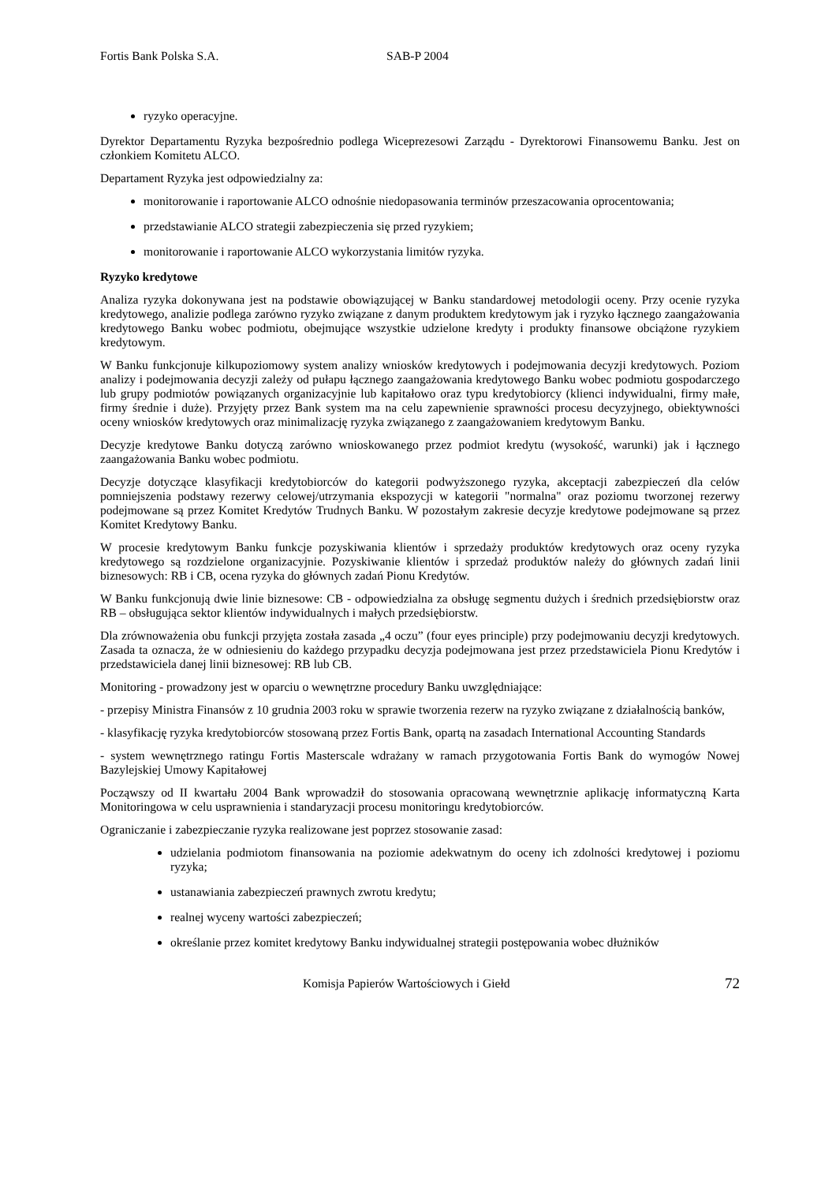Fortis Bank Polska S.A. SAB-P 2004
ryzyko operacyjne.
Dyrektor Departamentu Ryzyka bezpośrednio podlega Wiceprezesowi Zarządu - Dyrektorowi Finansowemu Banku. Jest on członkiem Komitetu ALCO.
Departament Ryzyka jest odpowiedzialny za:
monitorowanie i raportowanie ALCO odnośnie niedopasowania terminów przeszacowania oprocentowania;
przedstawianie ALCO strategii zabezpieczenia się przed ryzykiem;
monitorowanie i raportowanie ALCO wykorzystania limitów ryzyka.
Ryzyko kredytowe
Analiza ryzyka dokonywana jest na podstawie obowiązującej w Banku standardowej metodologii oceny. Przy ocenie ryzyka kredytowego, analizie podlega zarówno ryzyko związane z danym produktem kredytowym jak i ryzyko łącznego zaangażowania kredytowego Banku wobec podmiotu, obejmujące wszystkie udzielone kredyty i produkty finansowe obciążone ryzykiem kredytowym.
W Banku funkcjonuje kilkupoziomowy system analizy wniosków kredytowych i podejmowania decyzji kredytowych. Poziom analizy i podejmowania decyzji zależy od pułapu łącznego zaangażowania kredytowego Banku wobec podmiotu gospodarczego lub grupy podmiotów powiązanych organizacyjnie lub kapitałowo oraz typu kredytobiorcy (klienci indywidualni, firmy małe, firmy średnie i duże). Przyjęty przez Bank system ma na celu zapewnienie sprawności procesu decyzyjnego, obiektywności oceny wniosków kredytowych oraz minimalizację ryzyka związanego z zaangażowaniem kredytowym Banku.
Decyzje kredytowe Banku dotyczą zarówno wnioskowanego przez podmiot kredytu (wysokość, warunki) jak i łącznego zaangażowania Banku wobec podmiotu.
Decyzje dotyczące klasyfikacji kredytobiorców do kategorii podwyższonego ryzyka, akceptacji zabezpieczeń dla celów pomniejszenia podstawy rezerwy celowej/utrzymania ekspozycji w kategorii "normalna" oraz poziomu tworzonej rezerwy podejmowane są przez Komitet Kredytów Trudnych Banku. W pozostałym zakresie decyzje kredytowe podejmowane są przez Komitet Kredytowy Banku.
W procesie kredytowym Banku funkcje pozyskiwania klientów i sprzedaży produktów kredytowych oraz oceny ryzyka kredytowego są rozdzielone organizacyjnie. Pozyskiwanie klientów i sprzedaż produktów należy do głównych zadań linii biznesowych: RB i CB, ocena ryzyka do głównych zadań Pionu Kredytów.
W Banku funkcjonują dwie linie biznesowe: CB - odpowiedzialna za obsługę segmentu dużych i średnich przedsiębiorstw oraz RB – obsługująca sektor klientów indywidualnych i małych przedsiębiorstw.
Dla zrównoważenia obu funkcji przyjęta została zasada „4 oczu” (four eyes principle) przy podejmowaniu decyzji kredytowych. Zasada ta oznacza, że w odniesieniu do każdego przypadku decyzja podejmowana jest przez przedstawiciela Pionu Kredytów i przedstawiciela danej linii biznesowej: RB lub CB.
Monitoring - prowadzony jest w oparciu o wewnętrzne procedury Banku uwzględniające:
- przepisy Ministra Finansów z 10 grudnia 2003 roku w sprawie tworzenia rezerw na ryzyko związane z działalnością banków,
- klasyfikację ryzyka kredytobiorców stosowaną przez Fortis Bank, opartą na zasadach International Accounting Standards
- system wewnętrznego ratingu Fortis Masterscale wdrażany w ramach przygotowania Fortis Bank do wymogów Nowej Bazylejskiej Umowy Kapitałowej
Począwszy od II kwartału 2004 Bank wprowadził do stosowania opracowaną wewnętrznie aplikację informatyczną Karta Monitoringowa w celu usprawnienia i standaryzacji procesu monitoringu kredytobiorców.
Ograniczanie i zabezpieczanie ryzyka realizowane jest poprzez stosowanie zasad:
udzielania podmiotom finansowania na poziomie adekwatnym do oceny ich zdolności kredytowej i poziomu ryzyka;
ustanawiania zabezpieczeń prawnych zwrotu kredytu;
realnej wyceny wartości zabezpieczeń;
określanie przez komitet kredytowy Banku indywidualnej strategii postępowania wobec dłużników
Komisja Papierów Wartościowych i Giełd 72